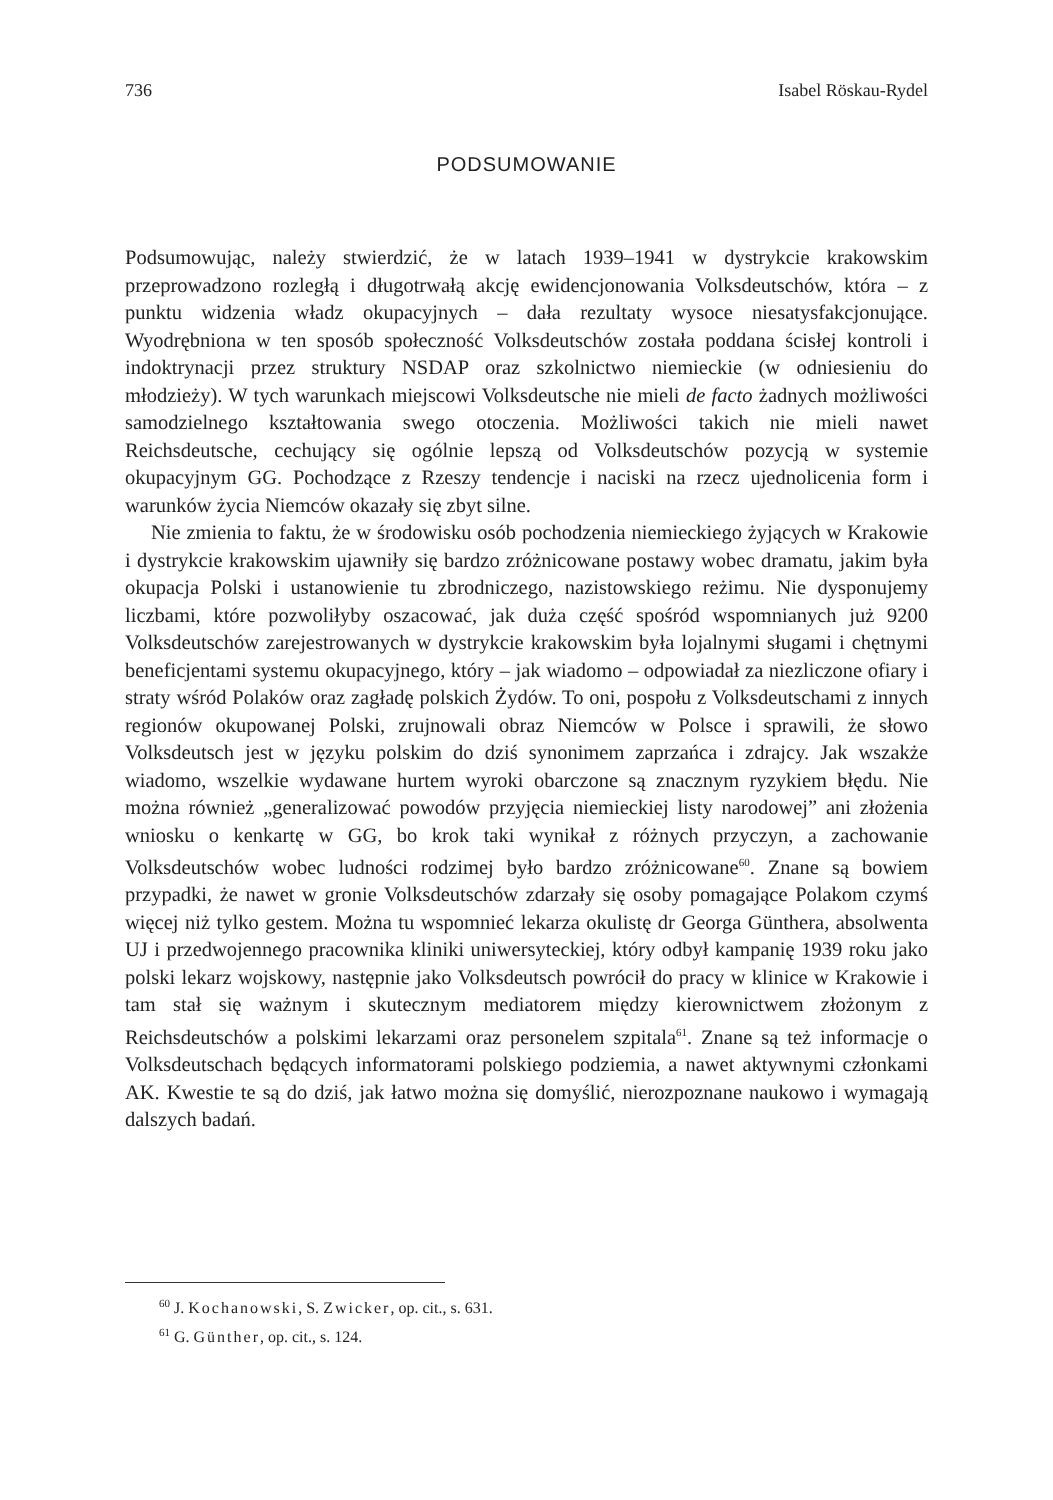736 Isabel Röskau-Rydel
PODSUMOWANIE
Podsumowując, należy stwierdzić, że w latach 1939–1941 w dystrykcie krakowskim przeprowadzono rozległą i długotrwałą akcję ewidencjonowania Volksdeutschów, która – z punktu widzenia władz okupacyjnych – dała rezultaty wysoce niesatysfakcjonujące. Wyodrębniona w ten sposób społeczność Volksdeutschów została poddana ścisłej kontroli i indoktrynacji przez struktury NSDAP oraz szkolnictwo niemieckie (w odniesieniu do młodzieży). W tych warunkach miejscowi Volksdeutsche nie mieli de facto żadnych możliwości samodzielnego kształtowania swego otoczenia. Możliwości takich nie mieli nawet Reichsdeutsche, cechujący się ogólnie lepszą od Volksdeutschów pozycją w systemie okupacyjnym GG. Pochodzące z Rzeszy tendencje i naciski na rzecz ujednolicenia form i warunków życia Niemców okazały się zbyt silne.
Nie zmienia to faktu, że w środowisku osób pochodzenia niemieckiego żyjących w Krakowie i dystrykcie krakowskim ujawniły się bardzo zróżnicowane postawy wobec dramatu, jakim była okupacja Polski i ustanowienie tu zbrodniczego, nazistowskiego reżimu. Nie dysponujemy liczbami, które pozwoliłyby oszacować, jak duża część spośród wspomnianych już 9200 Volksdeutschów zarejestrowanych w dystrykcie krakowskim była lojalnymi sługami i chętnymi beneficjentami systemu okupacyjnego, który – jak wiadomo – odpowiadał za niezliczone ofiary i straty wśród Polaków oraz zagładę polskich Żydów. To oni, pospołu z Volksdeutschami z innych regionów okupowanej Polski, zrujnowali obraz Niemców w Polsce i sprawili, że słowo Volksdeutsch jest w języku polskim do dziś synonimem zaprzańca i zdrajcy. Jak wszakże wiadomo, wszelkie wydawane hurtem wyroki obarczone są znacznym ryzykiem błędu. Nie można również „generalizować powodów przyjęcia niemieckiej listy narodowej” ani złożenia wniosku o kenkartę w GG, bo krok taki wynikał z różnych przyczyn, a zachowanie Volksdeutschów wobec ludności rodzimej było bardzo zróżnicowane<sup>60</sup>. Znane są bowiem przypadki, że nawet w gronie Volksdeutschów zdarzały się osoby pomagające Polakom czymś więcej niż tylko gestem. Można tu wspomnieć lekarza okulistę dr Georga Günthera, absolwenta UJ i przedwojennego pracownika kliniki uniwersyteckiej, który odbył kampanię 1939 roku jako polski lekarz wojskowy, następnie jako Volksdeutsch powrócił do pracy w klinice w Krakowie i tam stał się ważnym i skutecznym mediatorem między kierownictwem złożonym z Reichsdeutschów a polskimi lekarzami oraz personelem szpitala<sup>61</sup>. Znane są też informacje o Volksdeutschach będących informatorami polskiego podziemia, a nawet aktywnymi członkami AK. Kwestie te są do dziś, jak łatwo można się domyślić, nierozpoznane naukowo i wymagają dalszych badań.
<sup>60</sup> J. Kochanowski, S. Zwicker, op. cit., s. 631.
<sup>61</sup> G. Günther, op. cit., s. 124.